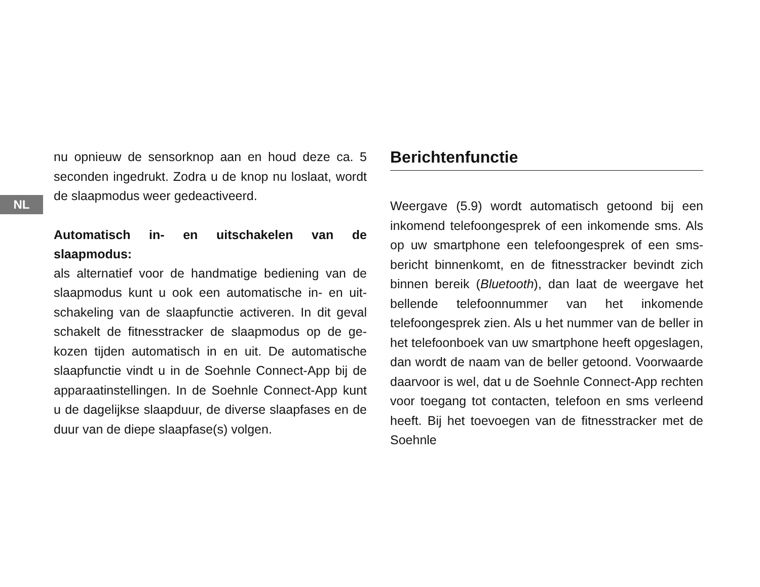nu opnieuw de sensorknop aan en houd deze ca. 5 seconden ingedrukt. Zodra u de knop nu loslaat, wordt de slaapmodus weer gedeactiveerd.
NL
Automatisch in- en uitschakelen van de slaapmodus:
als alternatief voor de handmatige bediening van de slaapmodus kunt u ook een automatische in- en uit­schakeling van de slaapfunctie activeren. In dit geval schakelt de fitnesstracker de slaapmodus op de ge­kozen tijden automatisch in en uit. De automatische slaapfunctie vindt u in de Soehnle Connect-App bij de apparaatinstellingen. In de Soehnle Connect-App kunt u de dagelijkse slaapduur, de diverse slaapfases en de duur van de diepe slaapfase(s) volgen.
Berichtenfunctie
Weergave (5.9) wordt automatisch getoond bij een inkomend telefoongesprek of een inkomende sms. Als op uw smartphone een telefoongesprek of een sms-bericht binnenkomt, en de fitnesstracker bevindt zich binnen bereik (Bluetooth), dan laat de weergave het bellende telefoonnummer van het in­komende telefoongesprek zien. Als u het nummer van de beller in het telefoonboek van uw smartp­hone heeft opgeslagen, dan wordt de naam van de beller getoond. Voorwaarde daarvoor is wel, dat u de Soehnle Connect-App rechten voor toegang tot contacten, telefoon en sms verleend heeft. Bij het toevoegen van de fitnesstracker met de Soehnle